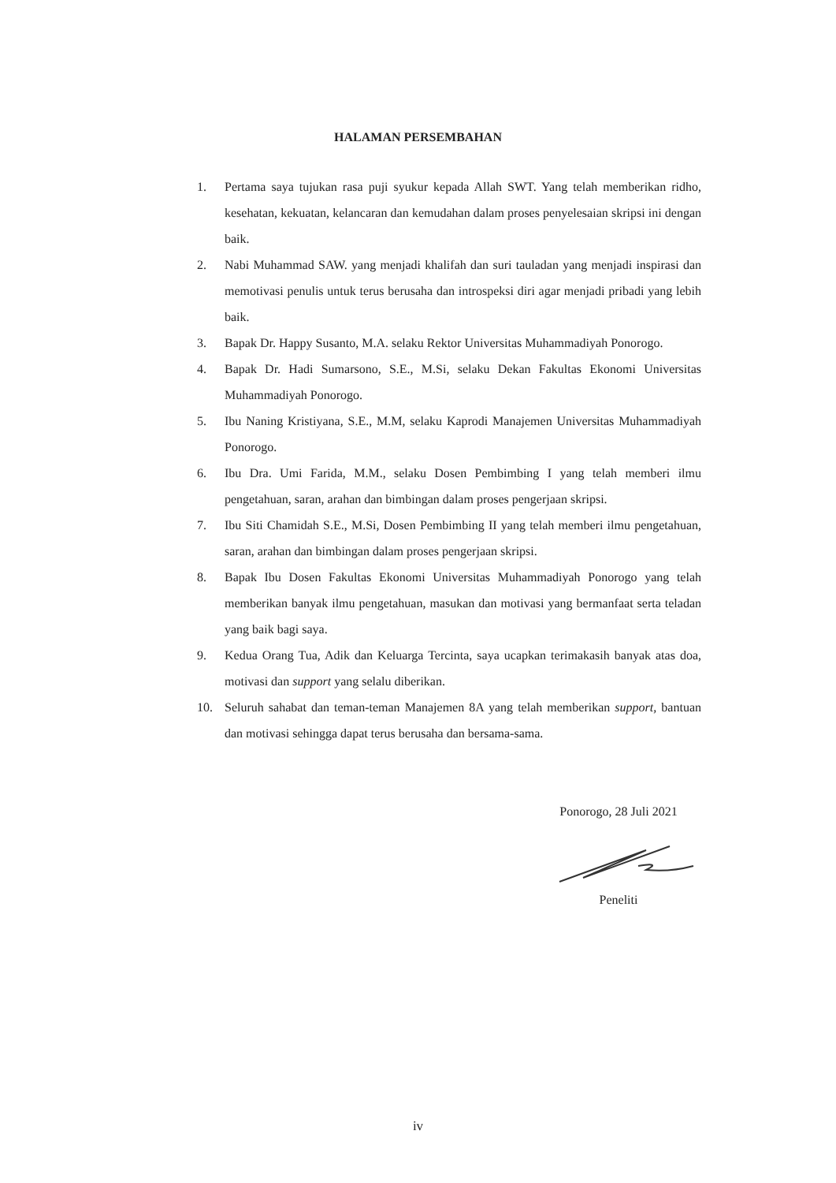HALAMAN PERSEMBAHAN
1. Pertama saya tujukan rasa puji syukur kepada Allah SWT. Yang telah memberikan ridho, kesehatan, kekuatan, kelancaran dan kemudahan dalam proses penyelesaian skripsi ini dengan baik.
2. Nabi Muhammad SAW. yang menjadi khalifah dan suri tauladan yang menjadi inspirasi dan memotivasi penulis untuk terus berusaha dan introspeksi diri agar menjadi pribadi yang lebih baik.
3. Bapak Dr. Happy Susanto, M.A. selaku Rektor Universitas Muhammadiyah Ponorogo.
4. Bapak Dr. Hadi Sumarsono, S.E., M.Si, selaku Dekan Fakultas Ekonomi Universitas Muhammadiyah Ponorogo.
5. Ibu Naning Kristiyana, S.E., M.M, selaku Kaprodi Manajemen Universitas Muhammadiyah Ponorogo.
6. Ibu Dra. Umi Farida, M.M., selaku Dosen Pembimbing I yang telah memberi ilmu pengetahuan, saran, arahan dan bimbingan dalam proses pengerjaan skripsi.
7. Ibu Siti Chamidah S.E., M.Si, Dosen Pembimbing II yang telah memberi ilmu pengetahuan, saran, arahan dan bimbingan dalam proses pengerjaan skripsi.
8. Bapak Ibu Dosen Fakultas Ekonomi Universitas Muhammadiyah Ponorogo yang telah memberikan banyak ilmu pengetahuan, masukan dan motivasi yang bermanfaat serta teladan yang baik bagi saya.
9. Kedua Orang Tua, Adik dan Keluarga Tercinta, saya ucapkan terimakasih banyak atas doa, motivasi dan support yang selalu diberikan.
10. Seluruh sahabat dan teman-teman Manajemen 8A yang telah memberikan support, bantuan dan motivasi sehingga dapat terus berusaha dan bersama-sama.
Ponorogo, 28 Juli 2021
Peneliti
iv